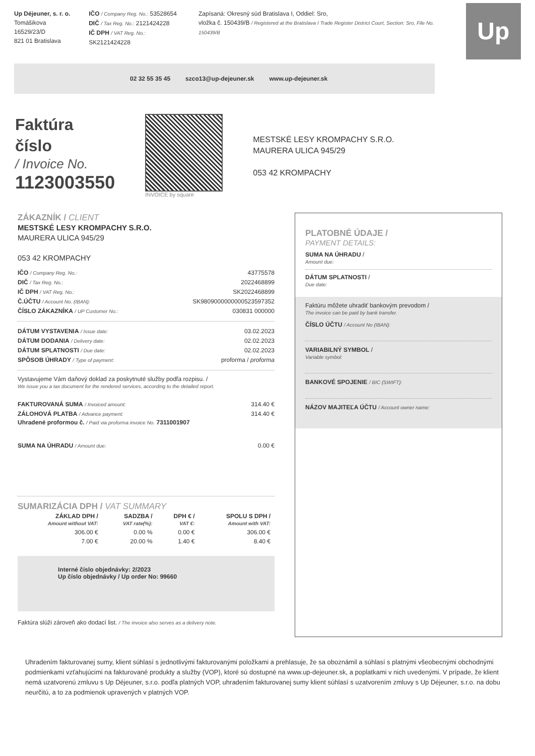Up Déjeuner, s. r. o.
Tomášikova 16529/23/D
821 01 Bratislava
IČO / Company Reg. No.: 53528654
DIČ / Tax Reg. No.: 2121424228
IČ DPH / VAT Reg. No.: SK2121424228
Zapísaná: Okresný súd Bratislava I, Oddiel: Sro,
vložka č. 150439/B / Registered at the Bratislava I Trade Register District Court, Section: Sro, File No. 150439/B
Up
02 32 55 35 45 szco13@up-dejeuner.sk www.up-dejeuner.sk
Faktúra
číslo
/ Invoice No.
1123003550
INVOICE by square
MESTSKÉ LESY KROMPACHY S.R.O.
MAURERA ULICA 945/29
053 42 KROMPACHY
ZÁKAZNÍK / CLIENT
MESTSKÉ LESY KROMPACHY S.R.O.
MAURERA ULICA 945/29
053 42 KROMPACHY
IČO / Company Reg. No.: 43775578
DIČ / Tax Reg. No.: 2022468899
IČ DPH / VAT Reg. No.: SK2022468899
Č.ÚČTU / Account No. (IBAN): SK9809000000000523597352
ČÍSLO ZÁKAZNÍKA / UP Customer No.: 030831 000000
DÁTUM VYSTAVENIA / Issue date: 03.02.2023
DÁTUM DODANIA / Delivery date: 02.02.2023
DÁTUM SPLATNOSTI / Due date: 02.02.2023
SPÔSOB ÚHRADY / Type of payment: proforma / proforma
Vystavujeme Vám daňový doklad za poskytnuté služby podľa rozpisu. /
We issue you a tax document for the rendered services, according to the detailed report.
FAKTUROVANÁ SUMA / Invoiced amount: 314.40 €
ZÁLOHOVÁ PLATBA / Advance payment: 314.40 €
Uhradené proformou č. / Paid via proforma invoice No. 7311001907
SUMA NA ÚHRADU / Amount due: 0.00 €
SUMARIZÁCIA DPH / VAT SUMMARY
| ZÁKLAD DPH / Amount without VAT: | SADZBA / VAT rate(%): | DPH € / VAT €: | SPOLU S DPH / Amount with VAT: |
| --- | --- | --- | --- |
| 306.00 € | 0.00 % | 0.00 € | 306.00 € |
| 7.00 € | 20.00 % | 1.40 € | 8.40 € |
Interné číslo objednávky: 2/2023
Up číslo objednávky / Up order No: 99660
Faktúra slúži zároveň ako dodací list. / The invoice also serves as a delivery note.
PLATOBNÉ ÚDAJE /
PAYMENT DETAILS:
SUMA NA ÚHRADU /
Amount due:
DÁTUM SPLATNOSTI /
Due date:
Faktúru môžete uhradiť bankovým prevodom /
The invoice can be paid by bank transfer.
ČÍSLO ÚČTU / Account No (IBAN):
VARIABILNÝ SYMBOL /
Variable symbol:
BANKOVÉ SPOJENIE / BIC (SWIFT):
NÁZOV MAJITEĽA ÚČTU / Account owner name:
Uhradením fakturovanej sumy, klient súhlasí s jednotlivými fakturovanými položkami a prehlasuje, že sa oboznámil a súhlasí s platnými všeobecnými obchodnými podmienkami vzťahujúcimi na fakturované produkty a služby (VOP), ktoré sú dostupné na www.up-dejeuner.sk, a poplatkami v nich uvedenými. V prípade, že klient nemá uzatvorenú zmluvu s Up Déjeuner, s.r.o. podľa platných VOP, uhradením fakturovanej sumy klient súhlasí s uzatvorením zmluvy s Up Déjeuner, s.r.o. na dobu neurčitú, a to za podmienok upravených v platných VOP.